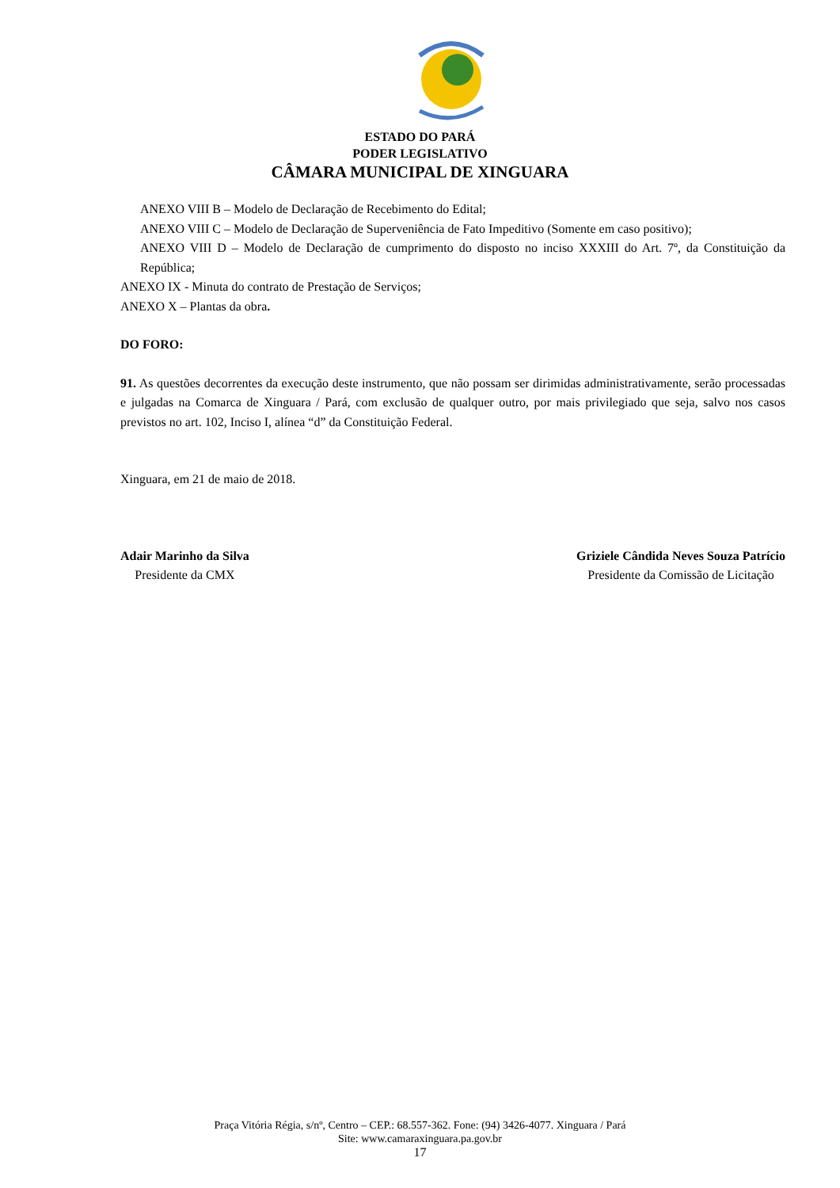ESTADO DO PARÁ
PODER LEGISLATIVO
CÂMARA MUNICIPAL DE XINGUARA
ANEXO VIII B – Modelo de Declaração de Recebimento do Edital;
ANEXO VIII C – Modelo de Declaração de Superveniência de Fato Impeditivo (Somente em caso positivo);
ANEXO VIII D – Modelo de Declaração de cumprimento do disposto no inciso XXXIII do Art. 7º, da Constituição da República;
ANEXO IX - Minuta do contrato de Prestação de Serviços;
ANEXO X – Plantas da obra.
DO FORO:
91. As questões decorrentes da execução deste instrumento, que não possam ser dirimidas administrativamente, serão processadas e julgadas na Comarca de Xinguara / Pará, com exclusão de qualquer outro, por mais privilegiado que seja, salvo nos casos previstos no art. 102, Inciso I, alínea “d” da Constituição Federal.
Xinguara, em 21 de maio de 2018.
Adair Marinho da Silva
Presidente da CMX
Griziele Cândida Neves Souza Patrício
Presidente da Comissão de Licitação
Praça Vitória Régia, s/nº, Centro – CEP.: 68.557-362. Fone: (94) 3426-4077. Xinguara / Pará
Site: www.camaraxinguara.pa.gov.br
17